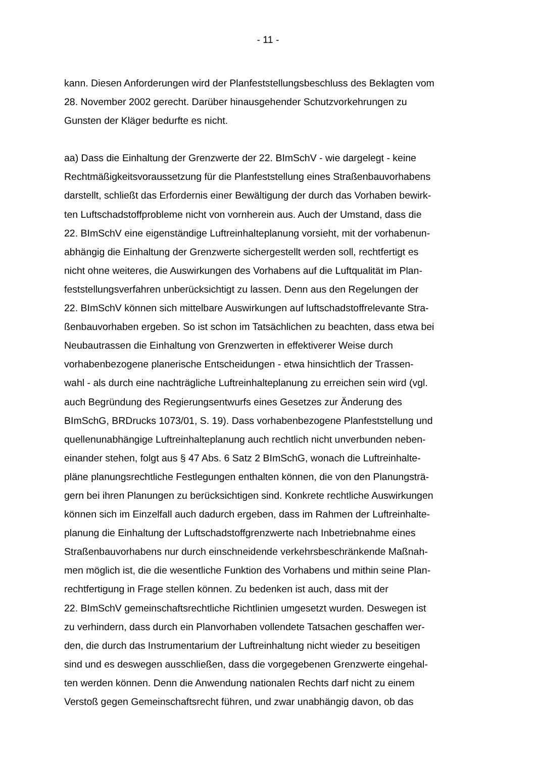- 11 -
kann. Diesen Anforderungen wird der Planfeststellungsbeschluss des Beklagten vom
28. November 2002 gerecht. Darüber hinausgehender Schutzvorkehrungen zu
Gunsten der Kläger bedurfte es nicht.
aa) Dass die Einhaltung der Grenzwerte der 22. BImSchV - wie dargelegt - keine
Rechtmäßigkeitsvoraussetzung für die Planfeststellung eines Straßenbauvorhabens
darstellt, schließt das Erfordernis einer Bewältigung der durch das Vorhaben bewirk-
ten Luftschadstoffprobleme nicht von vornherein aus. Auch der Umstand, dass die
22. BImSchV eine eigenständige Luftreinhalteplanung vorsieht, mit der vorhabenun-
abhängig die Einhaltung der Grenzwerte sichergestellt werden soll, rechtfertigt es
nicht ohne weiteres, die Auswirkungen des Vorhabens auf die Luftqualität im Plan-
feststellungsverfahren unberücksichtigt zu lassen. Denn aus den Regelungen der
22. BImSchV können sich mittelbare Auswirkungen auf luftschadstoffrelevante Stra-
ßenbauvorhaben ergeben. So ist schon im Tatsächlichen zu beachten, dass etwa bei
Neubautrassen die Einhaltung von Grenzwerten in effektiverer Weise durch
vorhabenbezogene planerische Entscheidungen - etwa hinsichtlich der Trassen-
wahl - als durch eine nachträgliche Luftreinhalteplanung zu erreichen sein wird (vgl.
auch Begründung des Regierungsentwurfs eines Gesetzes zur Änderung des
BImSchG, BRDrucks 1073/01, S. 19). Dass vorhabenbezogene Planfeststellung und
quellenunabhängige Luftreinhalteplanung auch rechtlich nicht unverbunden neben-
einander stehen, folgt aus § 47 Abs. 6 Satz 2 BImSchG, wonach die Luftreinhalte-
pläne planungsrechtliche Festlegungen enthalten können, die von den Planungsträ-
gern bei ihren Planungen zu berücksichtigen sind. Konkrete rechtliche Auswirkungen
können sich im Einzelfall auch dadurch ergeben, dass im Rahmen der Luftreinhalte-
planung die Einhaltung der Luftschadstoffgrenzwerte nach Inbetriebnahme eines
Straßenbauvorhabens nur durch einschneidende verkehrsbeschränkende Maßnah-
men möglich ist, die die wesentliche Funktion des Vorhabens und mithin seine Plan-
rechtfertigung in Frage stellen können. Zu bedenken ist auch, dass mit der
22. BImSchV gemeinschaftsrechtliche Richtlinien umgesetzt wurden. Deswegen ist
zu verhindern, dass durch ein Planvorhaben vollendete Tatsachen geschaffen wer-
den, die durch das Instrumentarium der Luftreinhaltung nicht wieder zu beseitigen
sind und es deswegen ausschließen, dass die vorgegebenen Grenzwerte eingehal-
ten werden können. Denn die Anwendung nationalen Rechts darf nicht zu einem
Verstoß gegen Gemeinschaftsrecht führen, und zwar unabhängig davon, ob das